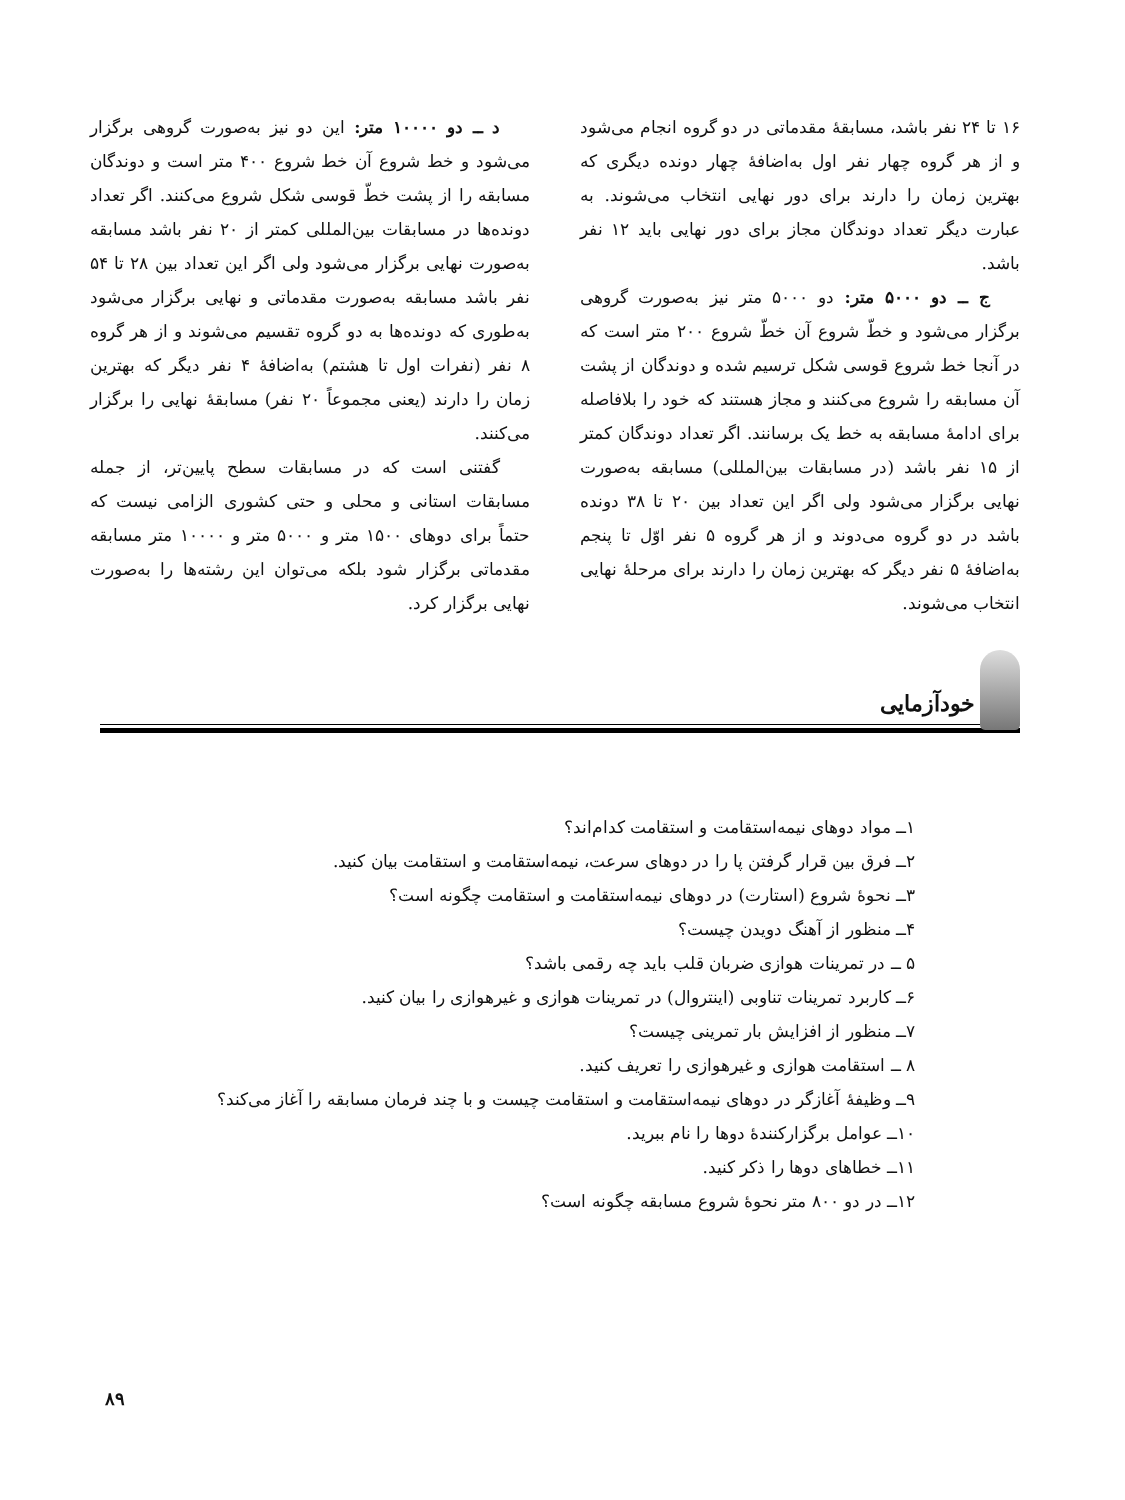۱۶ تا ۲۴ نفر باشد، مسابقهٔ مقدماتی در دو گروه انجام می‌شود و از هر گروه چهار نفر اول به‌اضافهٔ چهار دونده دیگری که بهترین زمان را دارند برای دور نهایی انتخاب می‌شوند. به عبارت دیگر تعداد دوندگان مجاز برای دور نهایی باید ۱۲ نفر باشد.
ج ــ دو ۵۰۰۰ متر: دو ۵۰۰۰ متر نیز به‌صورت گروهی برگزار می‌شود و خطّ شروع آن خطّ شروع ۲۰۰ متر است که در آنجا خط شروع قوسی شکل ترسیم شده و دوندگان از پشت آن مسابقه را شروع می‌کنند و مجاز هستند که خود را بلافاصله برای ادامهٔ مسابقه به خط یک برسانند. اگر تعداد دوندگان کمتر از ۱۵ نفر باشد (در مسابقات بین‌المللی) مسابقه به‌صورت نهایی برگزار می‌شود ولی اگر این تعداد بین ۲۰ تا ۳۸ دونده باشد در دو گروه می‌دوند و از هر گروه ۵ نفر اوّل تا پنجم به‌اضافهٔ ۵ نفر دیگر که بهترین زمان را دارند برای مرحلهٔ نهایی انتخاب می‌شوند.
د ــ دو ۱۰۰۰۰ متر: این دو نیز به‌صورت گروهی برگزار می‌شود و خط شروع آن خط شروع ۴۰۰ متر است و دوندگان مسابقه را از پشت خطّ قوسی شکل شروع می‌کنند. اگر تعداد دونده‌ها در مسابقات بین‌المللی کمتر از ۲۰ نفر باشد مسابقه به‌صورت نهایی برگزار می‌شود ولی اگر این تعداد بین ۲۸ تا ۵۴ نفر باشد مسابقه به‌صورت مقدماتی و نهایی برگزار می‌شود به‌طوری که دونده‌ها به دو گروه تقسیم می‌شوند و از هر گروه ۸ نفر (نفرات اول تا هشتم) به‌اضافهٔ ۴ نفر دیگر که بهترین زمان را دارند (یعنی مجموعاً ۲۰ نفر) مسابقهٔ نهایی را برگزار می‌کنند.
گفتنی است که در مسابقات سطح پایین‌تر، از جمله مسابقات استانی و محلی و حتی کشوری الزامی نیست که حتماً برای دوهای ۱۵۰۰ متر و ۵۰۰۰ متر و ۱۰۰۰۰ متر مسابقه مقدماتی برگزار شود بلکه می‌توان این رشته‌ها را به‌صورت نهایی برگزار کرد.
خودآزمایی
۱ــ مواد دوهای نیمه‌استقامت و استقامت کدام‌اند؟
۲ــ فرق بین قرار گرفتن پا را در دوهای سرعت، نیمه‌استقامت و استقامت بیان کنید.
۳ــ نحوهٔ شروع (استارت) در دوهای نیمه‌استقامت و استقامت چگونه است؟
۴ــ منظور از آهنگ دویدن چیست؟
۵ ــ در تمرینات هوازی ضربان قلب باید چه رقمی باشد؟
۶ــ کاربرد تمرینات تناوبی (اینتروال) در تمرینات هوازی و غیرهوازی را بیان کنید.
۷ــ منظور از افزایش بار تمرینی چیست؟
۸ ــ استقامت هوازی و غیرهوازی را تعریف کنید.
۹ــ وظیفهٔ آغازگر در دوهای نیمه‌استقامت و استقامت چیست و با چند فرمان مسابقه را آغاز می‌کند؟
۱۰ــ عوامل برگزارکنندهٔ دوها را نام ببرید.
۱۱ــ خطاهای دوها را ذکر کنید.
۱۲ــ در دو ۸۰۰ متر نحوهٔ شروع مسابقه چگونه است؟
۸۹